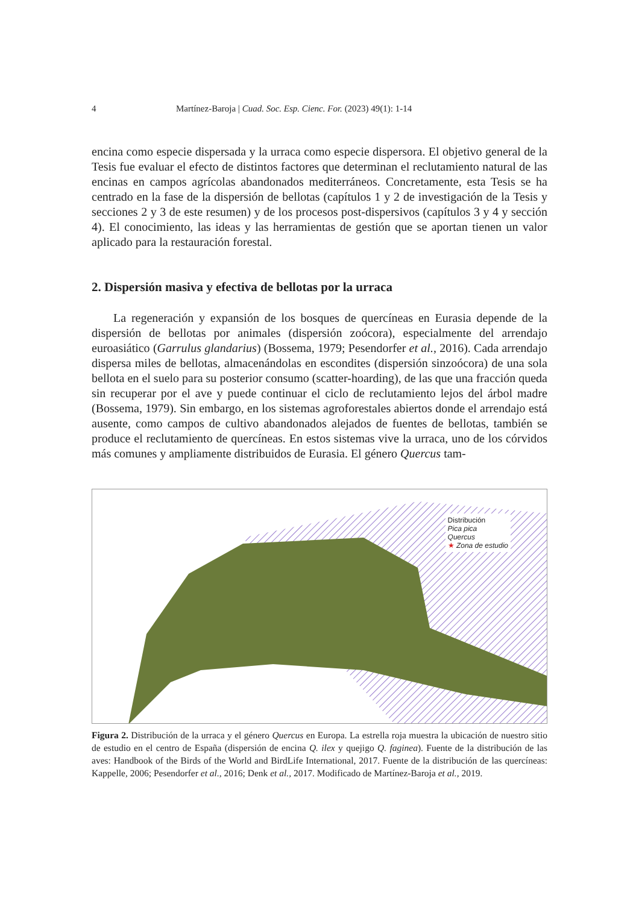4 Martínez-Baroja | Cuad. Soc. Esp. Cienc. For. (2023) 49(1): 1-14
encina como especie dispersada y la urraca como especie dispersora. El objetivo general de la Tesis fue evaluar el efecto de distintos factores que determinan el reclutamiento natural de las encinas en campos agrícolas abandonados mediterráneos. Concretamente, esta Tesis se ha centrado en la fase de la dispersión de bellotas (capítulos 1 y 2 de investigación de la Tesis y secciones 2 y 3 de este resumen) y de los procesos post-dispersivos (capítulos 3 y 4 y sección 4). El conocimiento, las ideas y las herramientas de gestión que se aportan tienen un valor aplicado para la restauración forestal.
2. Dispersión masiva y efectiva de bellotas por la urraca
La regeneración y expansión de los bosques de quercíneas en Eurasia depende de la dispersión de bellotas por animales (dispersión zoócora), especialmente del arrendajo euroasiático (Garrulus glandarius) (Bossema, 1979; Pesendorfer et al., 2016). Cada arrendajo dispersa miles de bellotas, almacenándolas en escondites (dispersión sinzoócora) de una sola bellota en el suelo para su posterior consumo (scatter-hoarding), de las que una fracción queda sin recuperar por el ave y puede continuar el ciclo de reclutamiento lejos del árbol madre (Bossema, 1979). Sin embargo, en los sistemas agroforestales abiertos donde el arrendajo está ausente, como campos de cultivo abandonados alejados de fuentes de bellotas, también se produce el reclutamiento de quercíneas. En estos sistemas vive la urraca, uno de los córvidos más comunes y ampliamente distribuidos de Eurasia. El género Quercus tam-
Distribución
Pica pica
Quercus
★ Zona de estudio
Figura 2. Distribución de la urraca y el género Quercus en Europa. La estrella roja muestra la ubicación de nuestro sitio de estudio en el centro de España (dispersión de encina Q. ilex y quejigo Q. faginea). Fuente de la distribución de las aves: Handbook of the Birds of the World and BirdLife International, 2017. Fuente de la distribución de las quercíneas: Kappelle, 2006; Pesendorfer et al., 2016; Denk et al., 2017. Modificado de Martínez-Baroja et al., 2019.